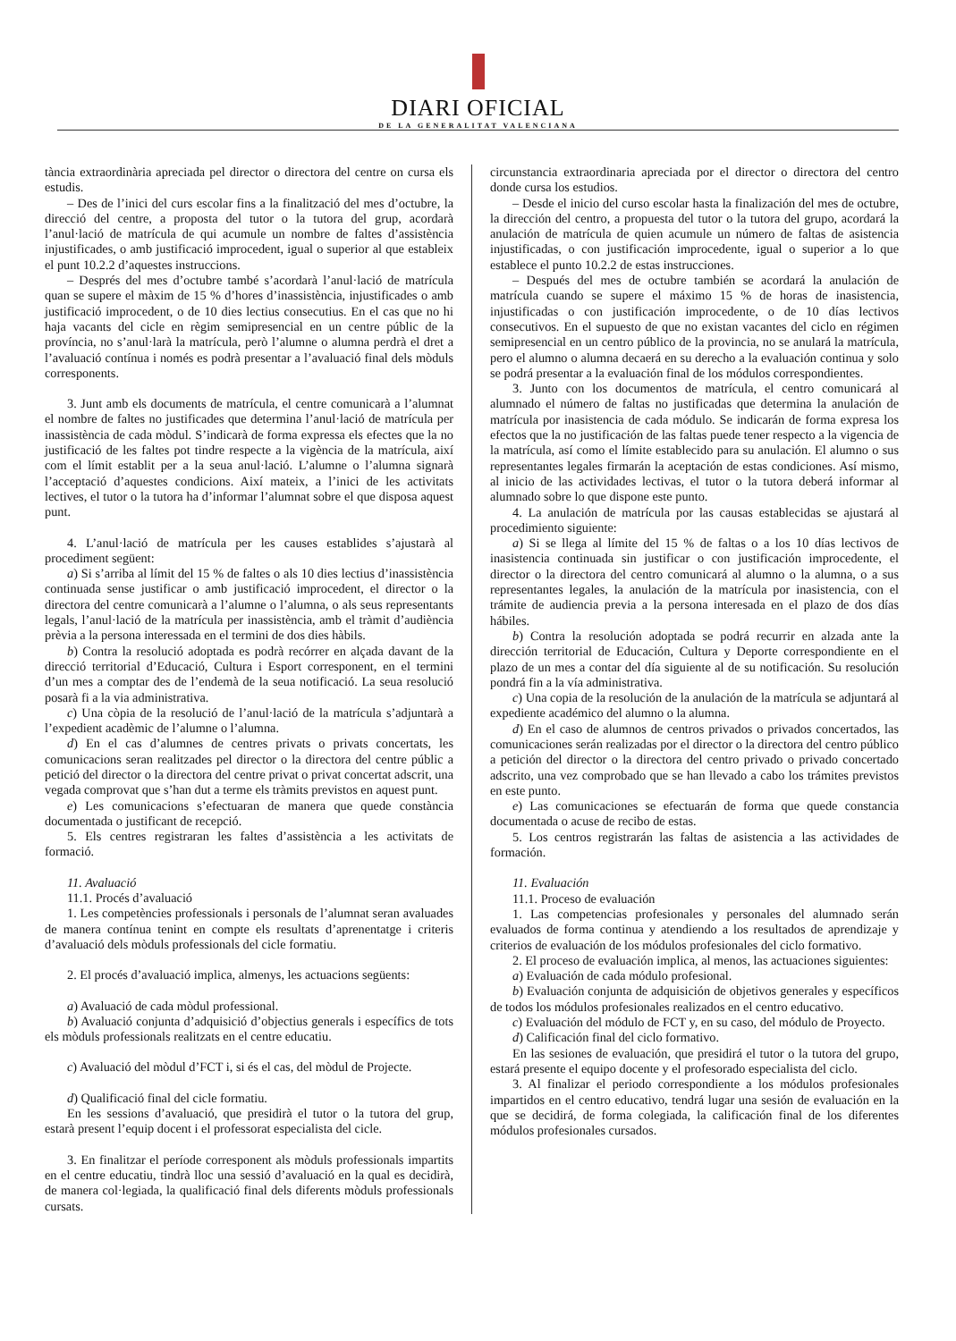DIARI OFICIAL
DE LA GENERALITAT VALENCIANA
tància extraordinària apreciada pel director o directora del centre on cursa els estudis.
– Des de l’inici del curs escolar fins a la finalització del mes d’octubre, la direcció del centre, a proposta del tutor o la tutora del grup, acordarà l’anul·lació de matrícula de qui acumule un nombre de faltes d’assistència injustificades, o amb justificació improcedent, igual o superior al que estableix el punt 10.2.2 d’aquestes instruccions.
– Després del mes d’octubre també s’acordarà l’anul·lació de matrícula quan se supere el màxim de 15 % d’hores d’inassistència, injustificades o amb justificació improcedent, o de 10 dies lectius consecutius. En el cas que no hi haja vacants del cicle en règim semipresencial en un centre públic de la província, no s’anul·larà la matrícula, però l’alumne o alumna perdrà el dret a l’avaluació contínua i només es podrà presentar a l’avaluació final dels mòduls corresponents.
3. Junt amb els documents de matrícula, el centre comunicarà a l’alumnat el nombre de faltes no justificades que determina l’anul·lació de matrícula per inassistència de cada mòdul. S’indicarà de forma expressa els efectes que la no justificació de les faltes pot tindre respecte a la vigència de la matrícula, així com el límit establit per a la seua anul·lació. L’alumne o l’alumna signarà l’acceptació d’aquestes condicions. Així mateix, a l’inici de les activitats lectives, el tutor o la tutora ha d’informar l’alumnat sobre el que disposa aquest punt.
4. L’anul·lació de matrícula per les causes establides s’ajustarà al procediment següent:
a) Si s’arriba al límit del 15 % de faltes o als 10 dies lectius d’inassistència continuada sense justificar o amb justificació improcedent, el director o la directora del centre comunicarà a l’alumne o l’alumna, o als seus representants legals, l’anul·lació de la matrícula per inassistència, amb el tràmit d’audiència prèvia a la persona interessada en el termini de dos dies hàbils.
b) Contra la resolució adoptada es podrà recórrer en alçada davant de la direcció territorial d’Educació, Cultura i Esport corresponent, en el termini d’un mes a comptar des de l’endemà de la seua notificació. La seua resolució posarà fi a la via administrativa.
c) Una còpia de la resolució de l’anul·lació de la matrícula s’adjuntarà a l’expedient acadèmic de l’alumne o l’alumna.
d) En el cas d’alumnes de centres privats o privats concertats, les comunicacions seran realitzades pel director o la directora del centre públic a petició del director o la directora del centre privat o privat concertat adscrit, una vegada comprovat que s’han dut a terme els tràmits previstos en aquest punt.
e) Les comunicacions s’efectuaran de manera que quede constància documentada o justificant de recepció.
5. Els centres registraran les faltes d’assistència a les activitats de formació.
11. Avaluació
11.1. Procés d’avaluació
1. Les competències professionals i personals de l’alumnat seran avaluades de manera contínua tenint en compte els resultats d’aprenentatge i criteris d’avaluació dels mòduls professionals del cicle formatiu.
2. El procés d’avaluació implica, almenys, les actuacions següents:
a) Avaluació de cada mòdul professional.
b) Avaluació conjunta d’adquisició d’objectius generals i específics de tots els mòduls professionals realitzats en el centre educatiu.
c) Avaluació del mòdul d’FCT i, si és el cas, del mòdul de Projecte.
d) Qualificació final del cicle formatiu.
En les sessions d’avaluació, que presidirà el tutor o la tutora del grup, estarà present l’equip docent i el professorat especialista del cicle.
3. En finalitzar el període corresponent als mòduls professionals impartits en el centre educatiu, tindrà lloc una sessió d’avaluació en la qual es decidirà, de manera col·legiada, la qualificació final dels diferents mòduls professionals cursats.
circunstancia extraordinaria apreciada por el director o directora del centro donde cursa los estudios.
– Desde el inicio del curso escolar hasta la finalización del mes de octubre, la dirección del centro, a propuesta del tutor o la tutora del grupo, acordará la anulación de matrícula de quien acumule un número de faltas de asistencia injustificadas, o con justificación improcedente, igual o superior a lo que establece el punto 10.2.2 de estas instrucciones.
– Después del mes de octubre también se acordará la anulación de matrícula cuando se supere el máximo 15 % de horas de inasistencia, injustificadas o con justificación improcedente, o de 10 días lectivos consecutivos. En el supuesto de que no existan vacantes del ciclo en régimen semipresencial en un centro público de la provincia, no se anulará la matrícula, pero el alumno o alumna decaerá en su derecho a la evaluación continua y solo se podrá presentar a la evaluación final de los módulos correspondientes.
3. Junto con los documentos de matrícula, el centro comunicará al alumnado el número de faltas no justificadas que determina la anulación de matrícula por inasistencia de cada módulo. Se indicarán de forma expresa los efectos que la no justificación de las faltas puede tener respecto a la vigencia de la matrícula, así como el límite establecido para su anulación. El alumno o sus representantes legales firmarán la aceptación de estas condiciones. Así mismo, al inicio de las actividades lectivas, el tutor o la tutora deberá informar al alumnado sobre lo que dispone este punto.
4. La anulación de matrícula por las causas establecidas se ajustará al procedimiento siguiente:
a) Si se llega al límite del 15 % de faltas o a los 10 días lectivos de inasistencia continuada sin justificar o con justificación improcedente, el director o la directora del centro comunicará al alumno o la alumna, o a sus representantes legales, la anulación de la matrícula por inasistencia, con el trámite de audiencia previa a la persona interesada en el plazo de dos días hábiles.
b) Contra la resolución adoptada se podrá recurrir en alzada ante la dirección territorial de Educación, Cultura y Deporte correspondiente en el plazo de un mes a contar del día siguiente al de su notificación. Su resolución pondrá fin a la vía administrativa.
c) Una copia de la resolución de la anulación de la matrícula se adjuntará al expediente académico del alumno o la alumna.
d) En el caso de alumnos de centros privados o privados concertados, las comunicaciones serán realizadas por el director o la directora del centro público a petición del director o la directora del centro privado o privado concertado adscrito, una vez comprobado que se han llevado a cabo los trámites previstos en este punto.
e) Las comunicaciones se efectuarán de forma que quede constancia documentada o acuse de recibo de estas.
5. Los centros registrarán las faltas de asistencia a las actividades de formación.
11. Evaluación
11.1. Proceso de evaluación
1. Las competencias profesionales y personales del alumnado serán evaluados de forma continua y atendiendo a los resultados de aprendizaje y criterios de evaluación de los módulos profesionales del ciclo formativo.
2. El proceso de evaluación implica, al menos, las actuaciones siguientes:
a) Evaluación de cada módulo profesional.
b) Evaluación conjunta de adquisición de objetivos generales y específicos de todos los módulos profesionales realizados en el centro educativo.
c) Evaluación del módulo de FCT y, en su caso, del módulo de Proyecto.
d) Calificación final del ciclo formativo.
En las sesiones de evaluación, que presidirá el tutor o la tutora del grupo, estará presente el equipo docente y el profesorado especialista del ciclo.
3. Al finalizar el periodo correspondiente a los módulos profesionales impartidos en el centro educativo, tendrá lugar una sesión de evaluación en la que se decidirá, de forma colegiada, la calificación final de los diferentes módulos profesionales cursados.